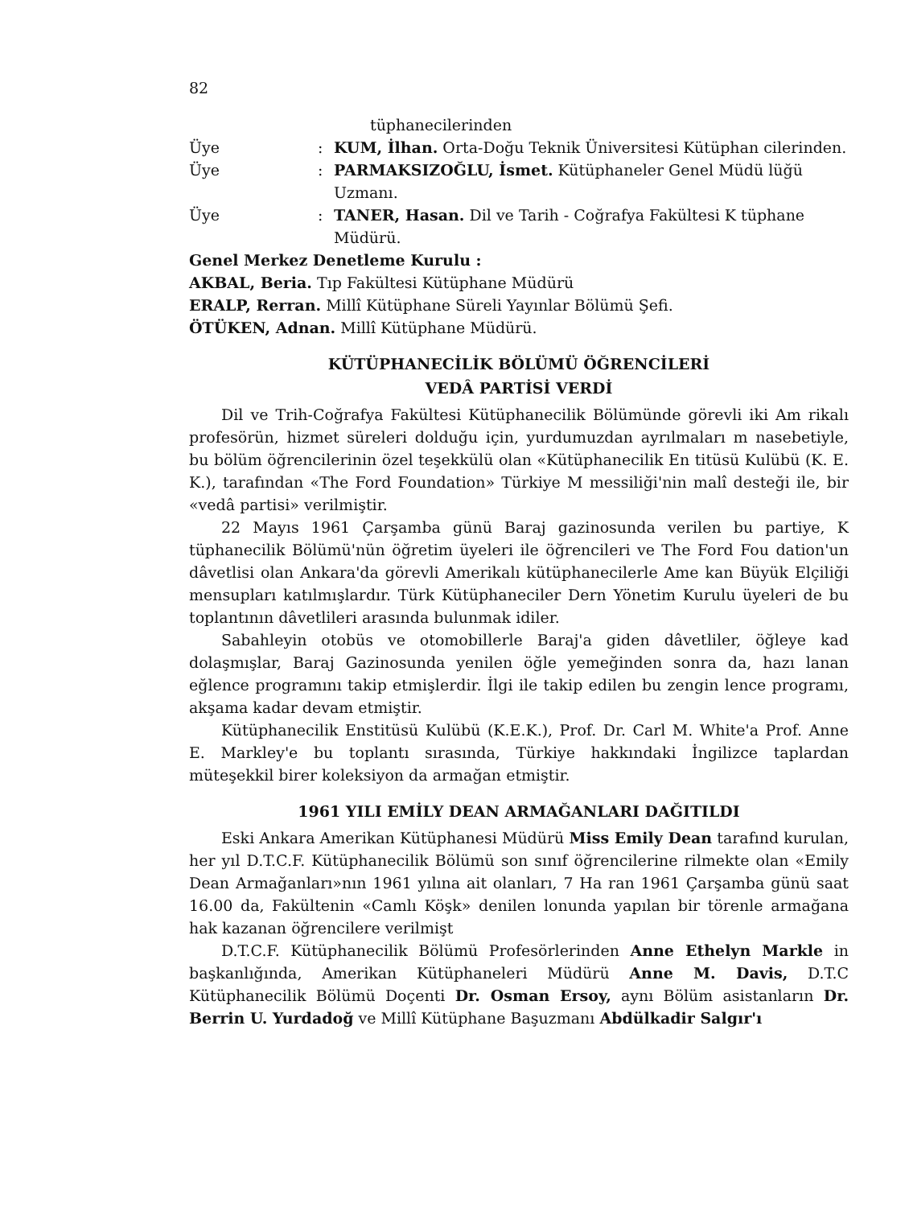82
tüphanecilerinden
Üye: KUM, İlhan. Orta-Doğu Teknik Üniversitesi Kütüphan cilerinden.
Üye: PARMAKSIZOĞLU, İsmet. Kütüphaneler Genel Müdü lüğü Uzmanı.
Üye: TANER, Hasan. Dil ve Tarih - Coğrafya Fakültesi K tüphane Müdürü.
Genel Merkez Denetleme Kurulu :
AKBAL, Beria. Tıp Fakültesi Kütüphane Müdürü
ERALP, Rerran. Millî Kütüphane Süreli Yayınlar Bölümü Şefi.
ÖTÜKEN, Adnan. Millî Kütüphane Müdürü.
KÜTÜPHANECİLİK BÖLÜMÜ ÖĞRENCİLERİ
VEDÂ PARTİSİ VERDİ
Dil ve Trih-Coğrafya Fakültesi Kütüphanecilik Bölümünde görevli iki Am rikalı profesörün, hizmet süreleri dolduğu için, yurdumuzdan ayrılmaları m nasebetiyle, bu bölüm öğrencilerinin özel teşekkülü olan «Kütüphanecilik En titüsü Kulübü (K. E. K.), tarafından «The Ford Foundation» Türkiye M messiliği'nin malî desteği ile, bir «vedâ partisi» verilmiştir.
22 Mayıs 1961 Çarşamba günü Baraj gazinosunda verilen bu partiye, K tüphanecilik Bölümü'nün öğretim üyeleri ile öğrencileri ve The Ford Fou dation'un dâvetlisi olan Ankara'da görevli Amerikalı kütüphanecilerle Ame kan Büyük Elçiliği mensupları katılmışlardır. Türk Kütüphaneciler Dern Yönetim Kurulu üyeleri de bu toplantının dâvetlileri arasında bulunmak idiler.
Sabahleyin otobüs ve otomobillerle Baraj'a giden dâvetliler, öğleye kad dolaşmışlar, Baraj Gazinosunda yenilen öğle yemeğinden sonra da, hazı lanan eğlence programını takip etmişlerdir. İlgi ile takip edilen bu zengin lence programı, akşama kadar devam etmiştir.
Kütüphanecilik Enstitüsü Kulübü (K.E.K.), Prof. Dr. Carl M. White'a Prof. Anne E. Markley'e bu toplantı sırasında, Türkiye hakkındaki İngilizce taplardan müteşekkil birer koleksiyon da armağan etmiştir.
1961 YILI EMİLY DEAN ARMAĞANLARI DAĞITILDI
Eski Ankara Amerikan Kütüphanesi Müdürü Miss Emily Dean tarafınd kurulan, her yıl D.T.C.F. Kütüphanecilik Bölümü son sınıf öğrencilerine rilmekte olan «Emily Dean Armağanları»nın 1961 yılına ait olanları, 7 Ha ran 1961 Çarşamba günü saat 16.00 da, Fakültenin «Camlı Köşk» denilen lonunda yapılan bir törenle armağana hak kazanan öğrencilere verilmişt
D.T.C.F. Kütüphanecilik Bölümü Profesörlerinden Anne Ethelyn Markle in başkanlığında, Amerikan Kütüphaneleri Müdürü Anne M. Davis, D.T.C Kütüphanecilik Bölümü Doçenti Dr. Osman Ersoy, aynı Bölüm asistanların Dr. Berrin U. Yurdadoğ ve Millî Kütüphane Başuzmanı Abdülkadir Salgır'ı